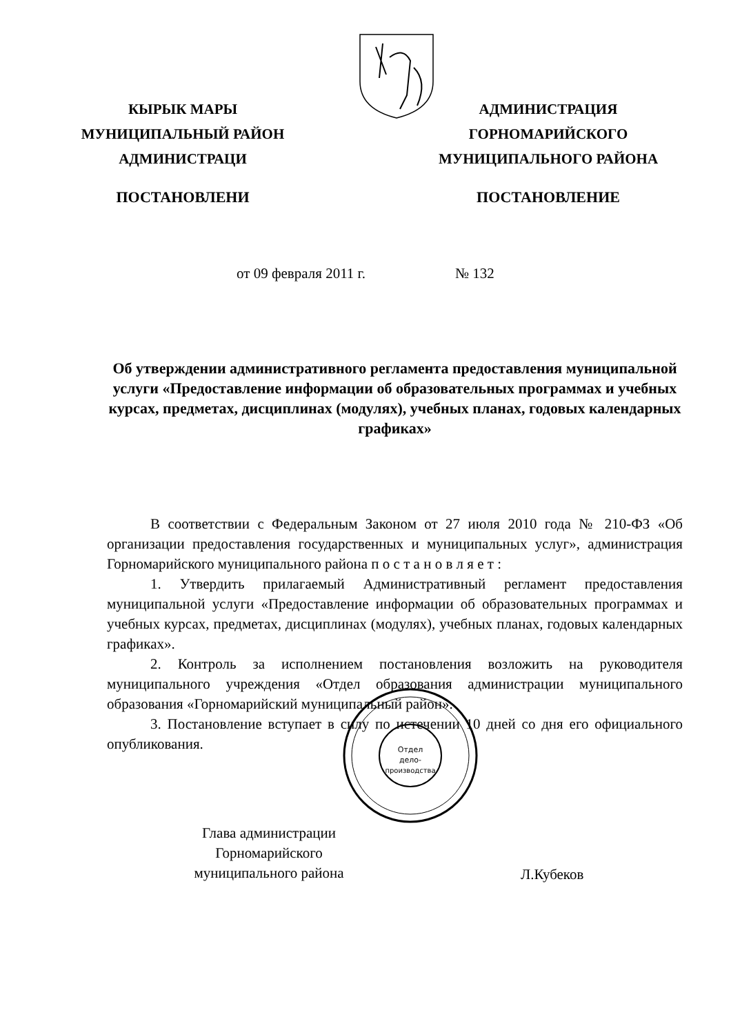КЫРЫК МАРЫ
МУНИЦИПАЛЬНЫЙ РАЙОН
АДМИНИСТРАЦИ
ПОСТАНОВЛЕНИ
АДМИНИСТРАЦИЯ
ГОРНОМАРИЙСКОГО
МУНИЦИПАЛЬНОГО РАЙОНА
ПОСТАНОВЛЕНИЕ
от 09 февраля 2011 г. № 132
Об утверждении административного регламента предоставления муниципальной услуги «Предоставление информации об образовательных программах и учебных курсах, предметах, дисциплинах (модулях), учебных планах, годовых календарных графиках»
В соответствии с Федеральным Законом от 27 июля 2010 года № 210-ФЗ «Об организации предоставления государственных и муниципальных услуг», администрация Горномарийского муниципального района п о с т а н о в л я е т :
1. Утвердить прилагаемый Административный регламент предоставления муниципальной услуги «Предоставление информации об образовательных программах и учебных курсах, предметах, дисциплинах (модулях), учебных планах, годовых календарных графиках».
2. Контроль за исполнением постановления возложить на руководителя муниципального учреждения «Отдел образования администрации муниципального образования «Горномарийский муниципальный район».
3. Постановление вступает в силу по истечении 10 дней со дня его официального опубликования.
Глава администрации
Горномарийского
муниципального района
Л.Кубеков
Отдел
дело-
производства